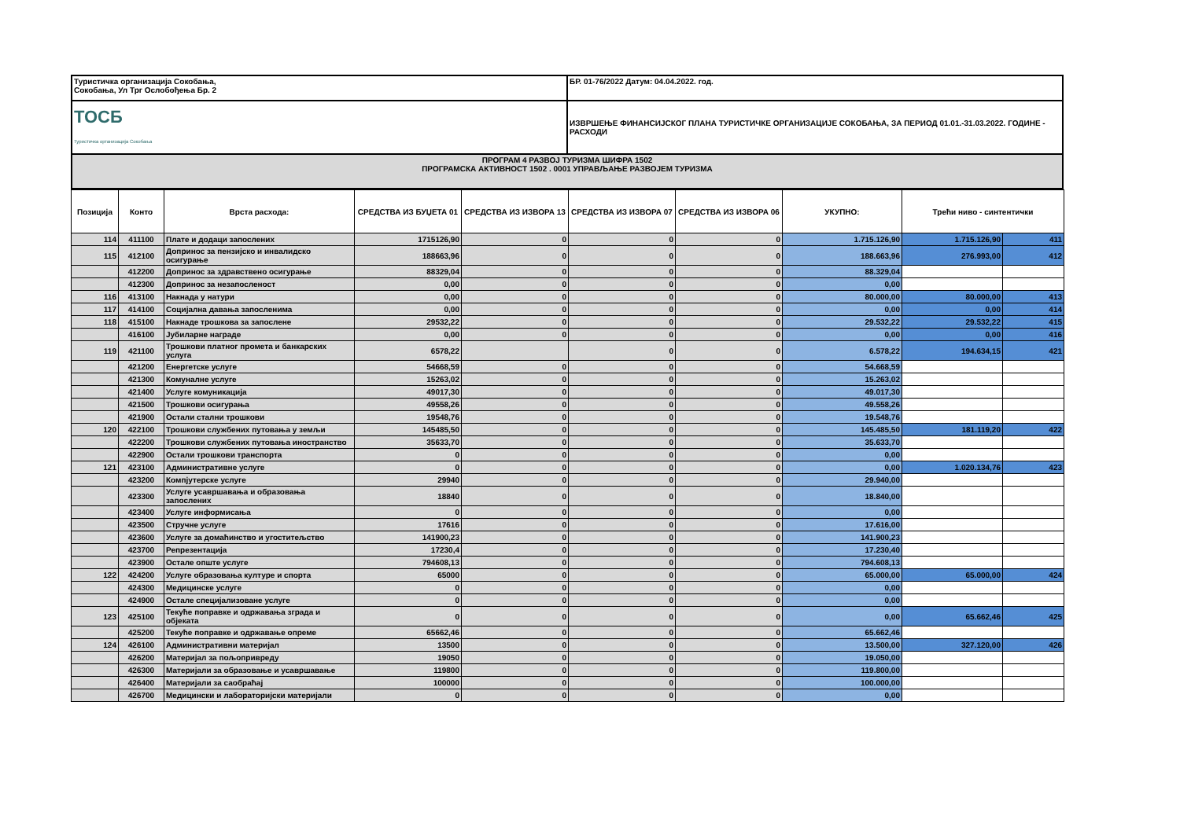| Туристичка организација Сокобања, Сокобања, Ул Трг Ослобођења Бр. 2 | БР. 01-76/2022 Датум: 04.04.2022. год. |
| ТОСБ Туристичка организација Сокобања | ИЗВРШЕЊЕ ФИНАНСИЈСКОГ ПЛАНА ТУРИСТИЧКЕ ОРГАНИЗАЦИЈЕ СОКОБАЊА, ЗА ПЕРИОД 01.01.-31.03.2022. ГОДИНЕ - РАСХОДИ |
| ПРОГРАМ 4 РАЗВОЈ ТУРИЗМА ШИФРА 1502 ПРОГРАМСКА АКТИВНОСТ 1502 . 0001 УПРАВЉАЊЕ РАЗВОЈЕМ ТУРИЗМА | |
| Позиција | Конто | Врста расхода: | СРЕДСТВА ИЗ БУЏЕТА 01 | СРЕДСТВА ИЗ ИЗВОРА 13 | СРЕДСТВА ИЗ ИЗВОРА 07 | СРЕДСТВА ИЗ ИЗВОРА 06 | УКУПНО: | Трећи ниво - синтентички | |
| --- | --- | --- | --- | --- | --- | --- | --- | --- | --- |
| 114 | 411100 | Плате и додаци запослених | 1715126,90 | 0 | 0 | 0 | 1.715.126,90 | 1.715.126,90 | 411 |
| 115 | 412100 | Допринос за пензијско и инвалидско осигурање | 188663,96 | 0 | 0 | 0 | 188.663,96 | 276.993,00 | 412 |
| | 412200 | Допринос за здравствено осигурање | 88329,04 | 0 | 0 | 0 | 88.329,04 | | |
| | 412300 | Допринос за незапосленост | 0,00 | 0 | 0 | 0 | 0,00 | | |
| 116 | 413100 | Накнада у натури | 0,00 | 0 | 0 | 0 | 80.000,00 | 80.000,00 | 413 |
| 117 | 414100 | Социјална давања запосленима | 0,00 | 0 | 0 | 0 | 0,00 | 0,00 | 414 |
| 118 | 415100 | Накнаде трошкова за запослене | 29532,22 | 0 | 0 | 0 | 29.532,22 | 29.532,22 | 415 |
| | 416100 | Јубиларне награде | 0,00 | 0 | 0 | 0 | 0,00 | 0,00 | 416 |
| 119 | 421100 | Трошкови платног промета и банкарских услуга | 6578,22 | | 0 | 0 | 6.578,22 | 194.634,15 | 421 |
| | 421200 | Енергетске услуге | 54668,59 | 0 | 0 | 0 | 54.668,59 | | |
| | 421300 | Комуналне услуге | 15263,02 | 0 | 0 | 0 | 15.263,02 | | |
| | 421400 | Услуге комуникација | 49017,30 | 0 | 0 | 0 | 49.017,30 | | |
| | 421500 | Трошкови осигурања | 49558,26 | 0 | 0 | 0 | 49.558,26 | | |
| | 421900 | Остали стални трошкови | 19548,76 | 0 | 0 | 0 | 19.548,76 | | |
| 120 | 422100 | Трошкови службених путовања у земљи | 145485,50 | 0 | 0 | 0 | 145.485,50 | 181.119,20 | 422 |
| | 422200 | Трошкови службених путовања иностранство | 35633,70 | 0 | 0 | 0 | 35.633,70 | | |
| | 422900 | Остали трошкови транспорта | 0 | 0 | 0 | 0 | 0,00 | | |
| 121 | 423100 | Административне услуге | 0 | 0 | 0 | 0 | 0,00 | 1.020.134,76 | 423 |
| | 423200 | Компјутерске услуге | 29940 | 0 | 0 | 0 | 29.940,00 | | |
| | 423300 | Услуге усавршавања и образовања запослених | 18840 | 0 | 0 | 0 | 18.840,00 | | |
| | 423400 | Услуге информисања | 0 | 0 | 0 | 0 | 0,00 | | |
| | 423500 | Стручне услуге | 17616 | 0 | 0 | 0 | 17.616,00 | | |
| | 423600 | Услуге за домаћинство и угоститељство | 141900,23 | 0 | 0 | 0 | 141.900,23 | | |
| | 423700 | Репрезентација | 17230,4 | 0 | 0 | 0 | 17.230,40 | | |
| | 423900 | Остале опште услуге | 794608,13 | 0 | 0 | 0 | 794.608,13 | | |
| 122 | 424200 | Услуге образовања културе и спорта | 65000 | 0 | 0 | 0 | 65.000,00 | 65.000,00 | 424 |
| | 424300 | Медицинске услуге | 0 | 0 | 0 | 0 | 0,00 | | |
| | 424900 | Остале специјализоване услуге | 0 | 0 | 0 | 0 | 0,00 | | |
| 123 | 425100 | Текуће поправке и одржавања зграда и објеката | 0 | 0 | 0 | 0 | 0,00 | 65.662,46 | 425 |
| | 425200 | Текуће поправке и одржавање опреме | 65662,46 | 0 | 0 | 0 | 65.662,46 | | |
| 124 | 426100 | Административни материјал | 13500 | 0 | 0 | 0 | 13.500,00 | 327.120,00 | 426 |
| | 426200 | Материјал за пољопривреду | 19050 | 0 | 0 | 0 | 19.050,00 | | |
| | 426300 | Материјали за образовање и усавршавање | 119800 | 0 | 0 | 0 | 119.800,00 | | |
| | 426400 | Материјали за саобраћај | 100000 | 0 | 0 | 0 | 100.000,00 | | |
| | 426700 | Медицински и лабораторијски материјали | 0 | 0 | 0 | 0 | 0,00 | | |